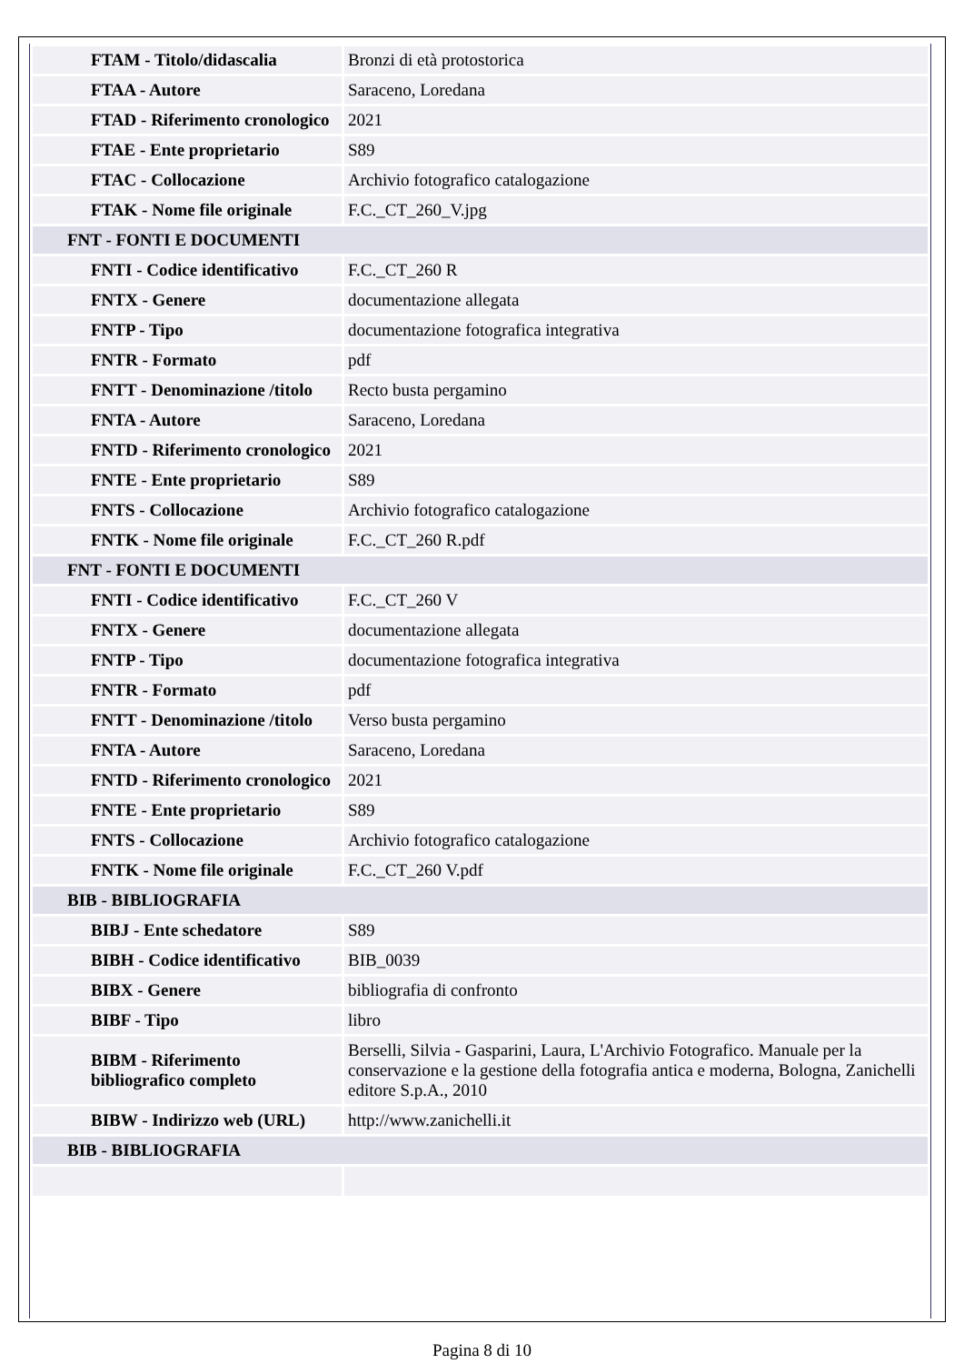| FTAM - Titolo/didascalia | Bronzi di età protostorica |
| FTAA - Autore | Saraceno, Loredana |
| FTAD - Riferimento cronologico | 2021 |
| FTAE - Ente proprietario | S89 |
| FTAC - Collocazione | Archivio fotografico catalogazione |
| FTAK - Nome file originale | F.C._CT_260_V.jpg |
| FNT - FONTI E DOCUMENTI | |
| FNTI - Codice identificativo | F.C._CT_260 R |
| FNTX - Genere | documentazione allegata |
| FNTP - Tipo | documentazione fotografica integrativa |
| FNTR - Formato | pdf |
| FNTT - Denominazione /titolo | Recto busta pergamino |
| FNTA - Autore | Saraceno, Loredana |
| FNTD - Riferimento cronologico | 2021 |
| FNTE - Ente proprietario | S89 |
| FNTS - Collocazione | Archivio fotografico catalogazione |
| FNTK - Nome file originale | F.C._CT_260 R.pdf |
| FNT - FONTI E DOCUMENTI | |
| FNTI - Codice identificativo | F.C._CT_260 V |
| FNTX - Genere | documentazione allegata |
| FNTP - Tipo | documentazione fotografica integrativa |
| FNTR - Formato | pdf |
| FNTT - Denominazione /titolo | Verso busta pergamino |
| FNTA - Autore | Saraceno, Loredana |
| FNTD - Riferimento cronologico | 2021 |
| FNTE - Ente proprietario | S89 |
| FNTS - Collocazione | Archivio fotografico catalogazione |
| FNTK - Nome file originale | F.C._CT_260 V.pdf |
| BIB - BIBLIOGRAFIA | |
| BIBJ - Ente schedatore | S89 |
| BIBH - Codice identificativo | BIB_0039 |
| BIBX - Genere | bibliografia di confronto |
| BIBF - Tipo | libro |
| BIBM - Riferimento bibliografico completo | Berselli, Silvia - Gasparini, Laura, L'Archivio Fotografico. Manuale per la conservazione e la gestione della fotografia antica e moderna, Bologna, Zanichelli editore S.p.A., 2010 |
| BIBW - Indirizzo web (URL) | http://www.zanichelli.it |
| BIB - BIBLIOGRAFIA | |
Pagina 8 di 10